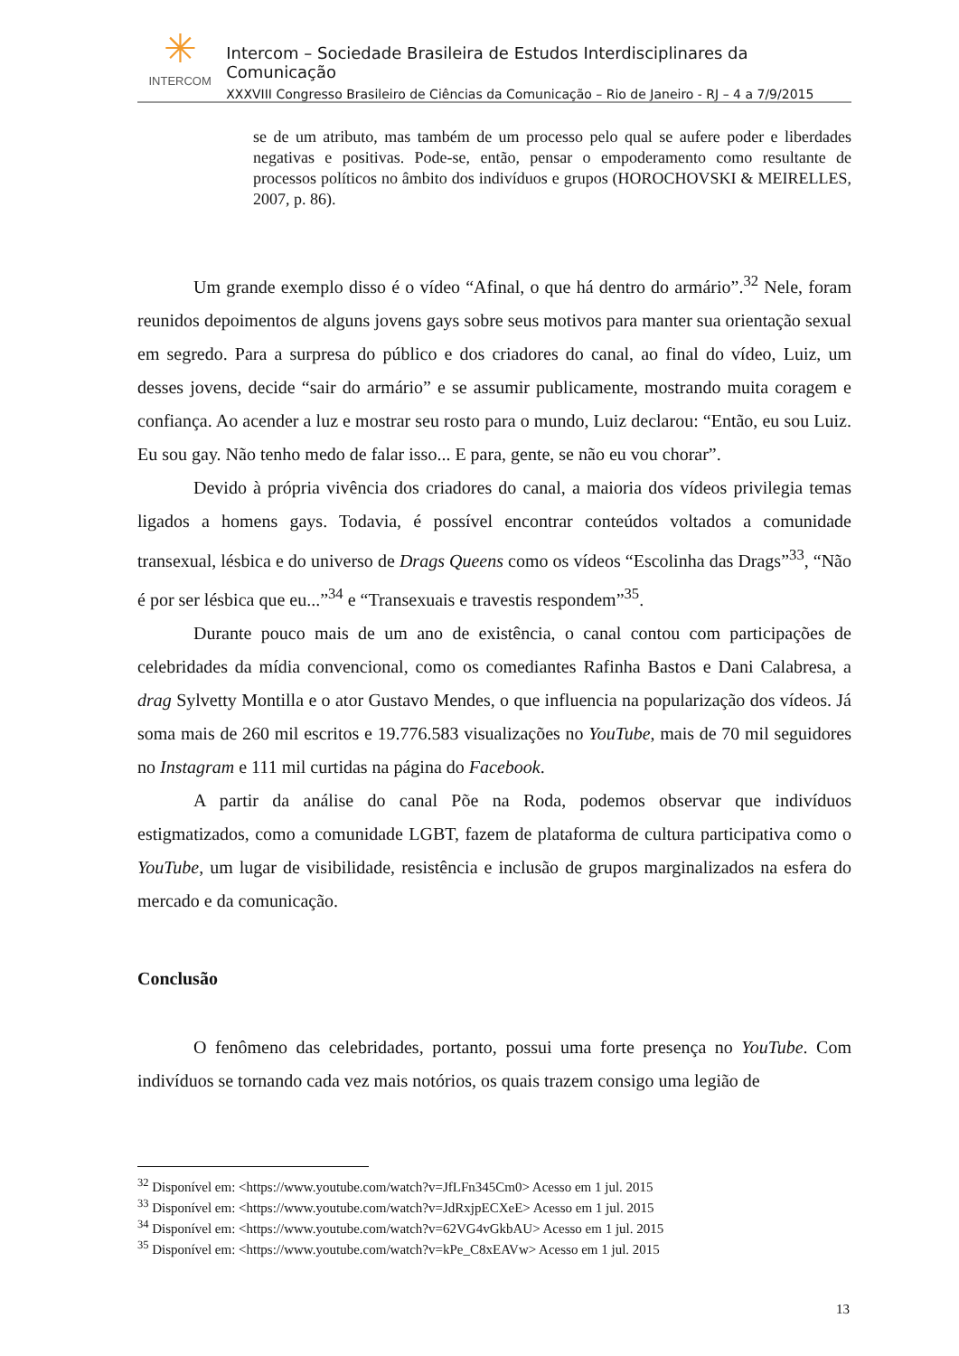✳
INTERCOM
Intercom – Sociedade Brasileira de Estudos Interdisciplinares da Comunicação
XXXVIII Congresso Brasileiro de Ciências da Comunicação – Rio de Janeiro - RJ – 4 a 7/9/2015
se de um atributo, mas também de um processo pelo qual se aufere poder e liberdades negativas e positivas. Pode-se, então, pensar o empoderamento como resultante de processos políticos no âmbito dos indivíduos e grupos (HOROCHOVSKI & MEIRELLES, 2007, p. 86).
Um grande exemplo disso é o vídeo “Afinal, o que há dentro do armário”.<sup>32</sup> Nele, foram reunidos depoimentos de alguns jovens gays sobre seus motivos para manter sua orientação sexual em segredo. Para a surpresa do público e dos criadores do canal, ao final do vídeo, Luiz, um desses jovens, decide “sair do armário” e se assumir publicamente, mostrando muita coragem e confiança. Ao acender a luz e mostrar seu rosto para o mundo, Luiz declarou: “Então, eu sou Luiz. Eu sou gay. Não tenho medo de falar isso... E para, gente, se não eu vou chorar”.
Devido à própria vivência dos criadores do canal, a maioria dos vídeos privilegia temas ligados a homens gays. Todavia, é possível encontrar conteúdos voltados a comunidade transexual, lésbica e do universo de Drags Queens como os vídeos “Escolinha das Drags”<sup>33</sup>, “Não é por ser lésbica que eu...”<sup>34</sup> e “Transexuais e travestis respondem”<sup>35</sup>.
Durante pouco mais de um ano de existência, o canal contou com participações de celebridades da mídia convencional, como os comediantes Rafinha Bastos e Dani Calabresa, a drag Sylvetty Montilla e o ator Gustavo Mendes, o que influencia na popularização dos vídeos. Já soma mais de 260 mil escritos e 19.776.583 visualizações no YouTube, mais de 70 mil seguidores no Instagram e 111 mil curtidas na página do Facebook.
A partir da análise do canal Põe na Roda, podemos observar que indivíduos estigmatizados, como a comunidade LGBT, fazem de plataforma de cultura participativa como o YouTube, um lugar de visibilidade, resistência e inclusão de grupos marginalizados na esfera do mercado e da comunicação.
Conclusão
O fenômeno das celebridades, portanto, possui uma forte presença no YouTube. Com indivíduos se tornando cada vez mais notórios, os quais trazem consigo uma legião de
<sup>32</sup> Disponível em: <https://www.youtube.com/watch?v=JfLFn345Cm0> Acesso em 1 jul. 2015
<sup>33</sup> Disponível em: <https://www.youtube.com/watch?v=JdRxjpECXeE> Acesso em 1 jul. 2015
<sup>34</sup> Disponível em: <https://www.youtube.com/watch?v=62VG4vGkbAU> Acesso em 1 jul. 2015
<sup>35</sup> Disponível em: <https://www.youtube.com/watch?v=kPe_C8xEAVw> Acesso em 1 jul. 2015
13